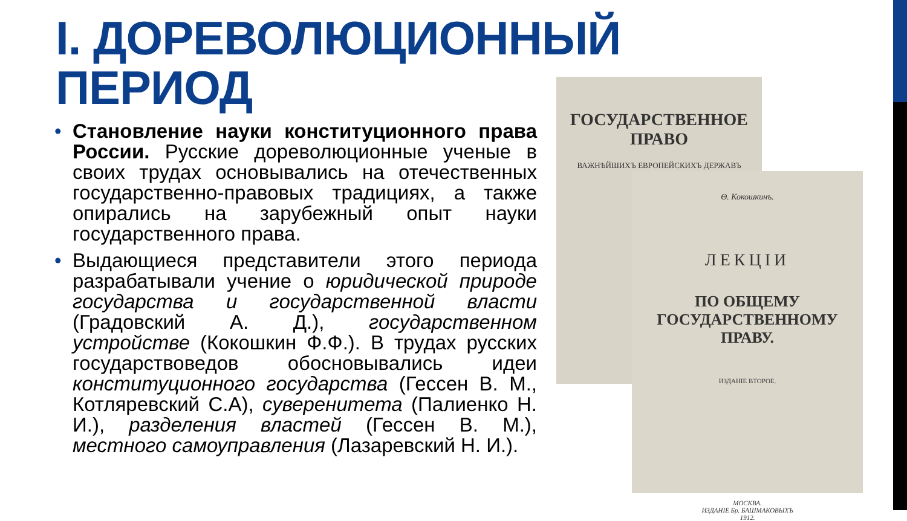I. ДОРЕВОЛЮЦИОННЫЙ
ПЕРИОД
• Становление науки конституционного права России. Русские дореволюционные ученые в своих трудах основывались на отечественных государственно-правовых традициях, а также опирались на зарубежный опыт науки государственного права.
• Выдающиеся представители этого периода разрабатывали учение о юридической природе государства и государственной власти (Градовский А. Д.), государственном устройстве (Кокошкин Ф.Ф.). В трудах русских государствоведов обосновывались идеи конституционного государства (Гессен В. М., Котляревский С.А), суверенитета (Палиенко Н. И.), разделения властей (Гессен В. М.), местного самоуправления (Лазаревский Н. И.).
ГОСУДАРСТВЕННОЕ ПРАВО
ВАЖНѢЙШИХЪ ЕВРОПЕЙСКИХЪ ДЕРЖАВЪ
Ѳ. Кокошкинъ.
ЛЕКЦІИ
ПО ОБЩЕМУ ГОСУДАРСТВЕННОМУ ПРАВУ.
ИЗДАНІЕ ВТОРОЕ.
МОСКВА.
ИЗДАНІЕ Бр. БАШМАКОВЫХЪ
1912.